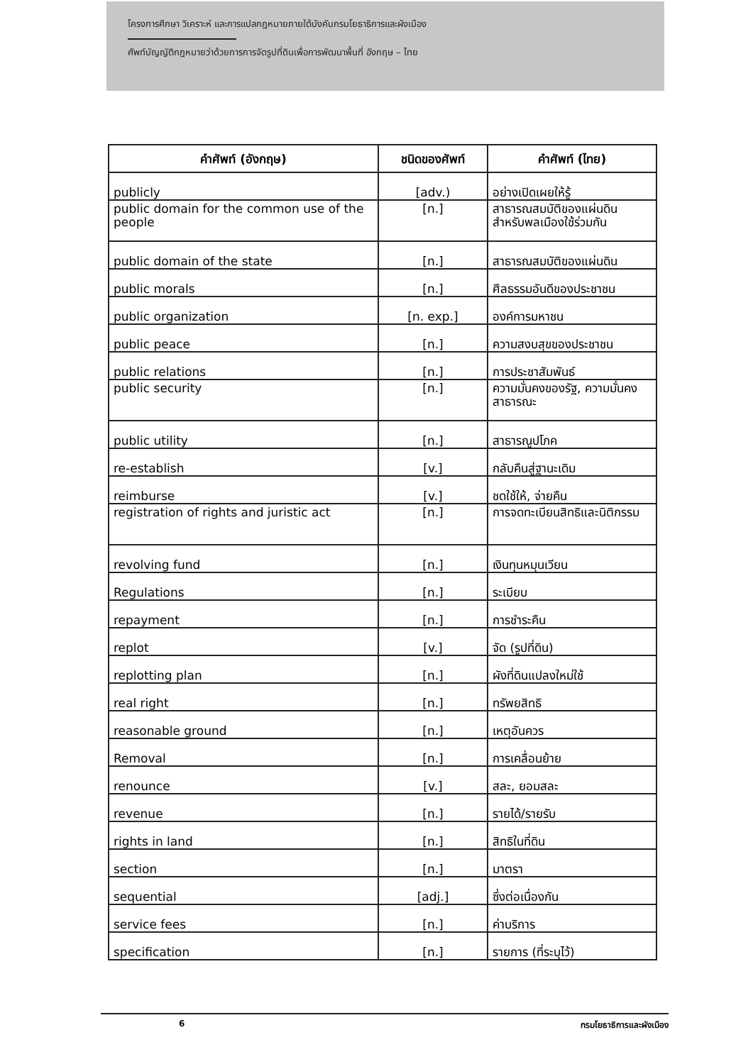โครงการศึกษา วิเคราะห์ และการแปลกฎหมายภายใต้บังคับกรมโยธาธิการและผังเมือง
ศัพท์บัญญัติกฎหมายว่าด้วยการการจัดรูปที่ดินเพื่อการพัฒนาพื้นที่ อังกฤษ – ไทย
| คำศัพท์ (อังกฤษ) | ชนิดของศัพท์ | คำศัพท์ (ไทย) |
| --- | --- | --- |
| publicly | [adv.) | อย่างเปิดเผยให้รู้ |
| public domain for the common use of the people | [n.] | สาธารณสมบัติของแผ่นดิน สำหรับพลเมืองใช้ร่วมกัน |
| public domain of the state | [n.] | สาธารณสมบัติของแผ่นดิน |
| public morals | [n.] | ศีลธรรมอันดีของประชาชน |
| public organization | [n. exp.] | องค์การมหาชน |
| public peace | [n.] | ความสงบสุขของประชาชน |
| public relations | [n.] | การประชาสัมพันธ์ |
| public security | [n.] | ความมั่นคงของรัฐ, ความมั่นคงสาธารณะ |
| public utility | [n.] | สาธารณูปโภค |
| re-establish | [v.] | กลับคืนสู่ฐานะเดิม |
| reimburse | [v.] | ชดใช้ให้, จ่ายคืน |
| registration of rights and juristic act | [n.] | การจดทะเบียนสิทธิและนิติกรรม |
| revolving fund | [n.] | เงินทุนหมุนเวียน |
| Regulations | [n.] | ระเบียบ |
| repayment | [n.] | การชำระคืน |
| replot | [v.] | จัด (รูปที่ดิน) |
| replotting plan | [n.] | ผังที่ดินแปลงใหม่ใช้ |
| real right | [n.] | ทรัพยสิทธิ |
| reasonable ground | [n.] | เหตุอันควร |
| Removal | [n.] | การเคลื่อนย้าย |
| renounce | [v.] | สละ, ยอมสละ |
| revenue | [n.] | รายได้/รายรับ |
| rights in land | [n.] | สิทธิในที่ดิน |
| section | [n.] | มาตรา |
| sequential | [adj.] | ซึ่งต่อเนื่องกัน |
| service fees | [n.] | ค่าบริการ |
| specification | [n.] | รายการ (ที่ระบุไว้) |
6 กรมโยธาธิการและผังเมือง